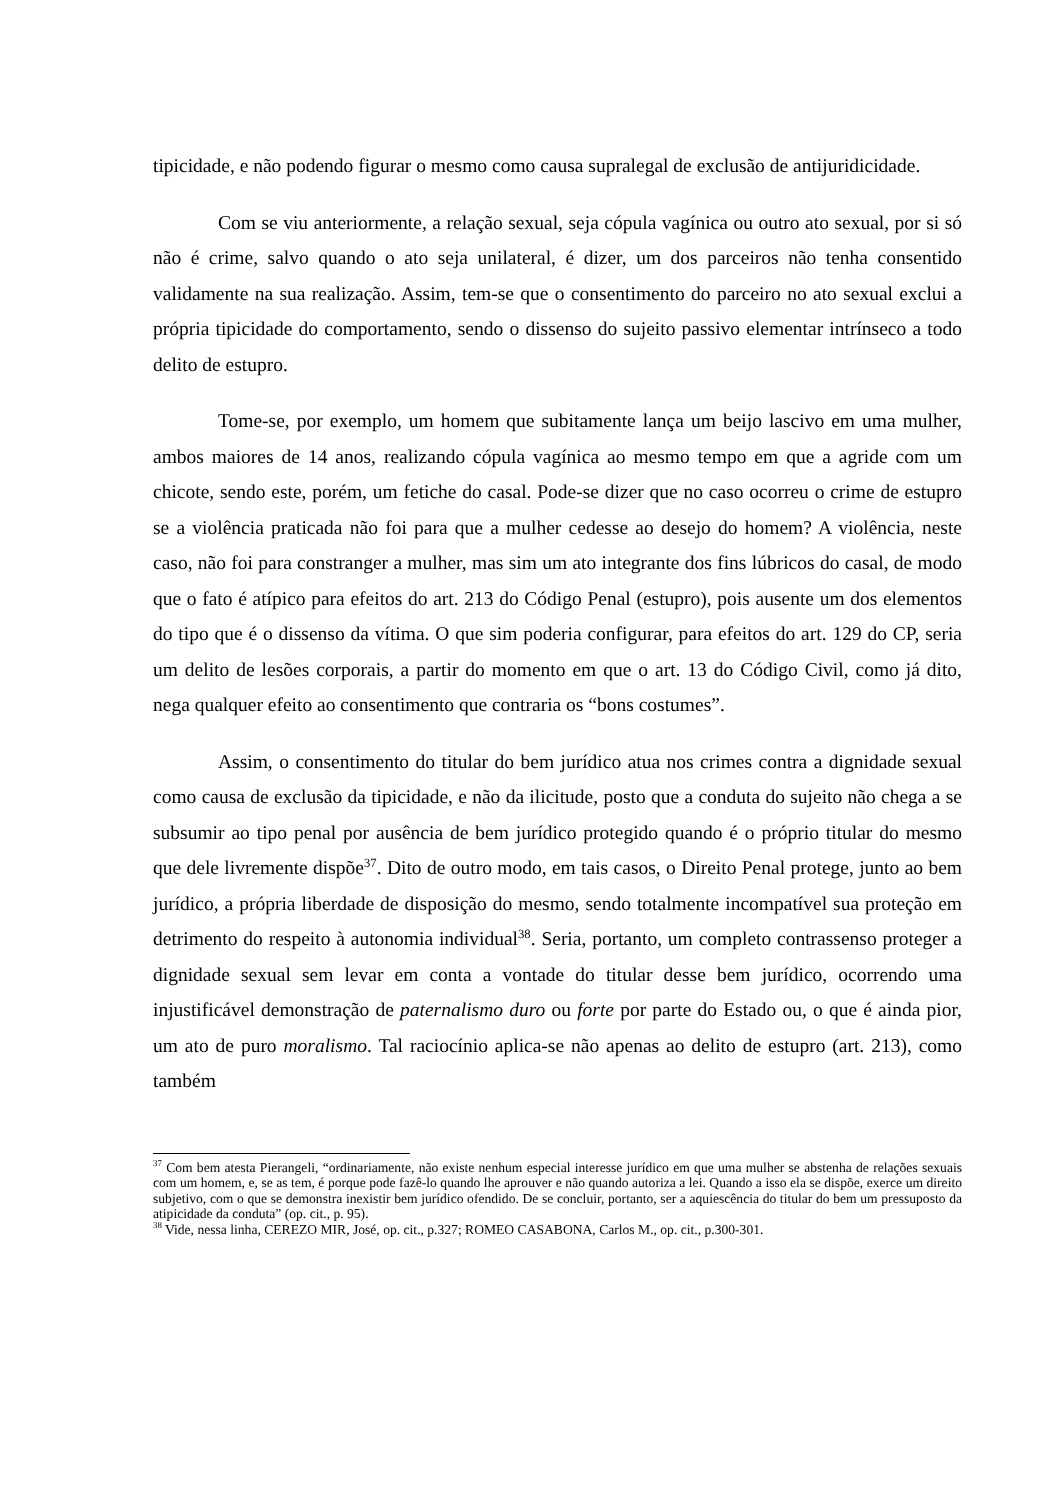tipicidade, e não podendo figurar o mesmo como causa supralegal de exclusão de antijuridicidade.
Com se viu anteriormente, a relação sexual, seja cópula vagínica ou outro ato sexual, por si só não é crime, salvo quando o ato seja unilateral, é dizer, um dos parceiros não tenha consentido validamente na sua realização. Assim, tem-se que o consentimento do parceiro no ato sexual exclui a própria tipicidade do comportamento, sendo o dissenso do sujeito passivo elementar intrínseco a todo delito de estupro.
Tome-se, por exemplo, um homem que subitamente lança um beijo lascivo em uma mulher, ambos maiores de 14 anos, realizando cópula vagínica ao mesmo tempo em que a agride com um chicote, sendo este, porém, um fetiche do casal. Pode-se dizer que no caso ocorreu o crime de estupro se a violência praticada não foi para que a mulher cedesse ao desejo do homem? A violência, neste caso, não foi para constranger a mulher, mas sim um ato integrante dos fins lúbricos do casal, de modo que o fato é atípico para efeitos do art. 213 do Código Penal (estupro), pois ausente um dos elementos do tipo que é o dissenso da vítima. O que sim poderia configurar, para efeitos do art. 129 do CP, seria um delito de lesões corporais, a partir do momento em que o art. 13 do Código Civil, como já dito, nega qualquer efeito ao consentimento que contraria os “bons costumes”.
Assim, o consentimento do titular do bem jurídico atua nos crimes contra a dignidade sexual como causa de exclusão da tipicidade, e não da ilicitude, posto que a conduta do sujeito não chega a se subsumir ao tipo penal por ausência de bem jurídico protegido quando é o próprio titular do mesmo que dele livremente dispõe<sup>37</sup>. Dito de outro modo, em tais casos, o Direito Penal protege, junto ao bem jurídico, a própria liberdade de disposição do mesmo, sendo totalmente incompatível sua proteção em detrimento do respeito à autonomia individual<sup>38</sup>. Seria, portanto, um completo contrassenso proteger a dignidade sexual sem levar em conta a vontade do titular desse bem jurídico, ocorrendo uma injustificável demonstração de paternalismo duro ou forte por parte do Estado ou, o que é ainda pior, um ato de puro moralismo. Tal raciocínio aplica-se não apenas ao delito de estupro (art. 213), como também
<sup>37</sup> Com bem atesta Pierangeli, “ordinariamente, não existe nenhum especial interesse jurídico em que uma mulher se abstenha de relações sexuais com um homem, e, se as tem, é porque pode fazê-lo quando lhe aprouver e não quando autoriza a lei. Quando a isso ela se dispõe, exerce um direito subjetivo, com o que se demonstra inexistir bem jurídico ofendido. De se concluir, portanto, ser a aquiescência do titular do bem um pressuposto da atipicidade da conduta” (op. cit., p. 95).
<sup>38</sup> Vide, nessa linha, CEREZO MIR, José, op. cit., p.327; ROMEO CASABONA, Carlos M., op. cit., p.300-301.